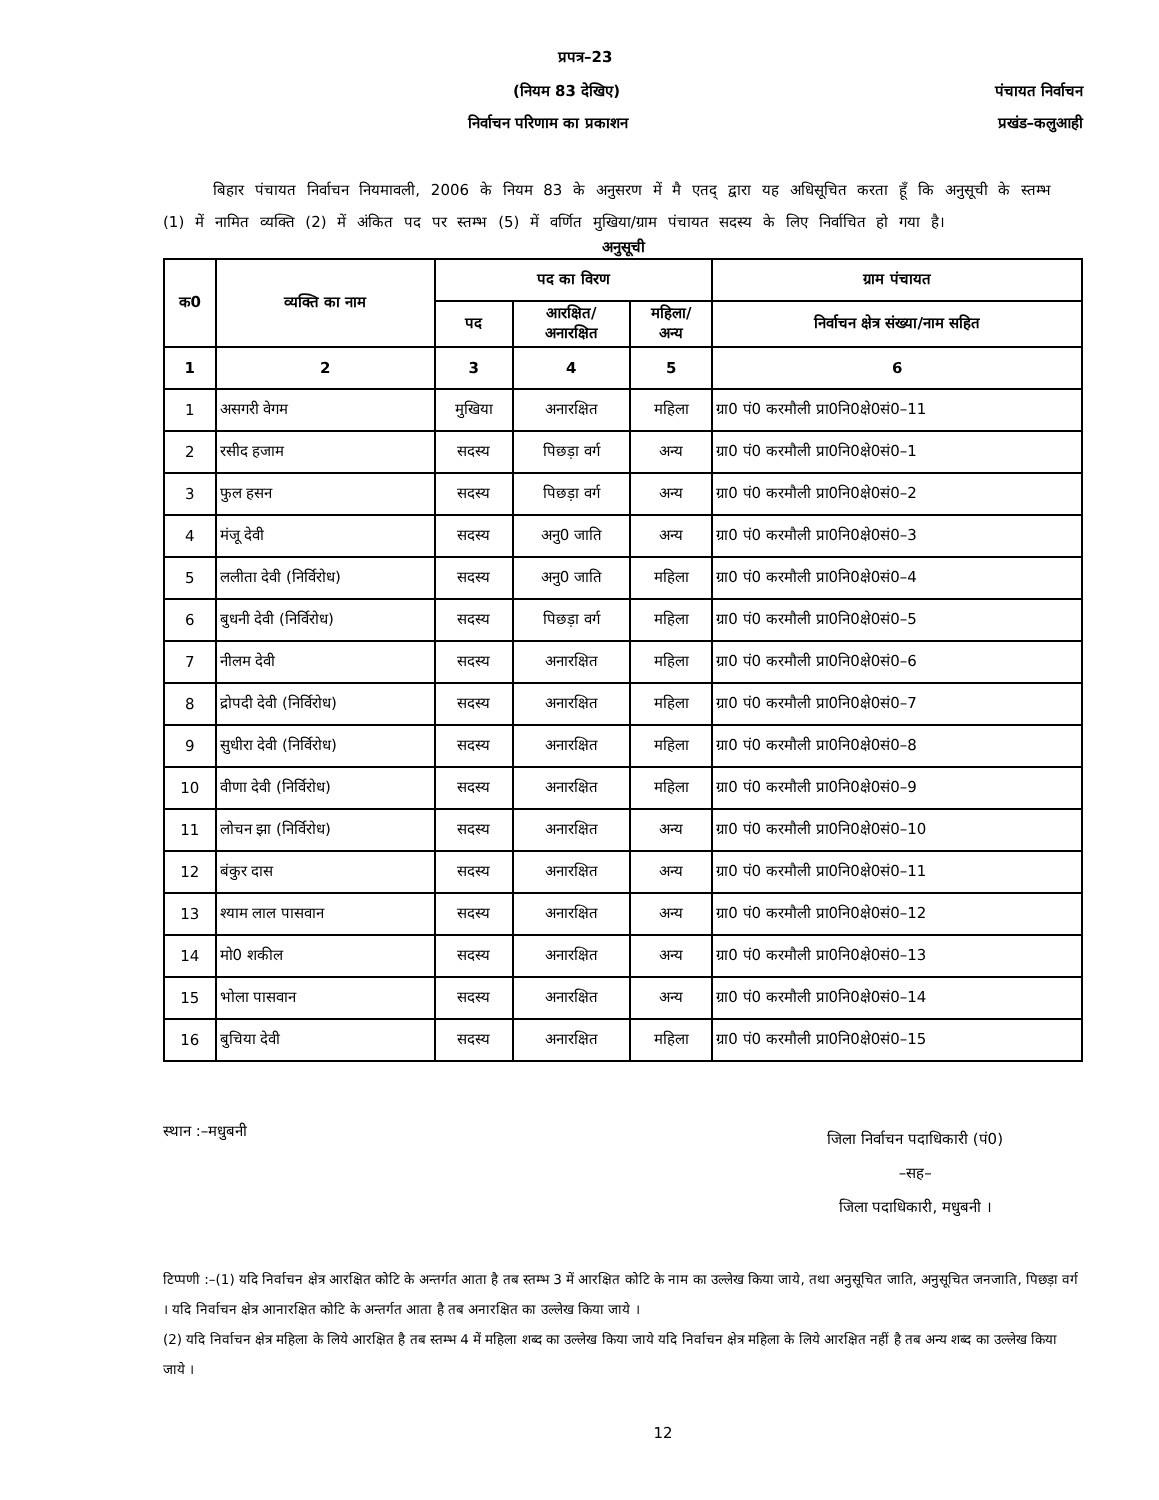प्रपत्र–23
(नियम 83 देखिए) पंचायत निर्वाचन
निर्वाचन परिणाम का प्रकाशन प्रखंड–कलुआही
बिहार पंचायत निर्वाचन नियमावली, 2006 के नियम 83 के अनुसरण में मै एतद् द्वारा यह अधिसूचित करता हूँ कि अनुसूची के स्तम्भ (1) में नामित व्यक्ति (2) में अंकित पद पर स्तम्भ (5) में वर्णित मुखिया/ग्राम पंचायत सदस्य के लिए निर्वाचित हो गया है।
अनुसूची
| क0 | व्यक्ति का नाम | पद का विरण | | | ग्राम पंचायत |
| --- | --- | --- | --- | --- | --- |
| | | पद | आरक्षित/ अनारक्षित | महिला/ अन्य | निर्वाचन क्षेत्र संख्या/नाम सहित |
| 1 | 2 | 3 | 4 | 5 | 6 |
| 1 | असगरी वेगम | मुखिया | अनारक्षित | महिला | ग्रा0 पं0 करमौली प्रा0नि0क्षे0सं0–11 |
| 2 | रसीद हजाम | सदस्य | पिछड़ा वर्ग | अन्य | ग्रा0 पं0 करमौली प्रा0नि0क्षे0सं0–1 |
| 3 | फुल हसन | सदस्य | पिछड़ा वर्ग | अन्य | ग्रा0 पं0 करमौली प्रा0नि0क्षे0सं0–2 |
| 4 | मंजू देवी | सदस्य | अनु0 जाति | अन्य | ग्रा0 पं0 करमौली प्रा0नि0क्षे0सं0–3 |
| 5 | ललीता देवी (निर्विरोध) | सदस्य | अनु0 जाति | महिला | ग्रा0 पं0 करमौली प्रा0नि0क्षे0सं0–4 |
| 6 | बुधनी देवी (निर्विरोध) | सदस्य | पिछड़ा वर्ग | महिला | ग्रा0 पं0 करमौली प्रा0नि0क्षे0सं0–5 |
| 7 | नीलम देवी | सदस्य | अनारक्षित | महिला | ग्रा0 पं0 करमौली प्रा0नि0क्षे0सं0–6 |
| 8 | द्रोपदी देवी (निर्विरोध) | सदस्य | अनारक्षित | महिला | ग्रा0 पं0 करमौली प्रा0नि0क्षे0सं0–7 |
| 9 | सुधीरा देवी (निर्विरोध) | सदस्य | अनारक्षित | महिला | ग्रा0 पं0 करमौली प्रा0नि0क्षे0सं0–8 |
| 10 | वीणा देवी (निर्विरोध) | सदस्य | अनारक्षित | महिला | ग्रा0 पं0 करमौली प्रा0नि0क्षे0सं0–9 |
| 11 | लोचन झा (निर्विरोध) | सदस्य | अनारक्षित | अन्य | ग्रा0 पं0 करमौली प्रा0नि0क्षे0सं0–10 |
| 12 | बंकुर दास | सदस्य | अनारक्षित | अन्य | ग्रा0 पं0 करमौली प्रा0नि0क्षे0सं0–11 |
| 13 | श्याम लाल पासवान | सदस्य | अनारक्षित | अन्य | ग्रा0 पं0 करमौली प्रा0नि0क्षे0सं0–12 |
| 14 | मो0 शकील | सदस्य | अनारक्षित | अन्य | ग्रा0 पं0 करमौली प्रा0नि0क्षे0सं0–13 |
| 15 | भोला पासवान | सदस्य | अनारक्षित | अन्य | ग्रा0 पं0 करमौली प्रा0नि0क्षे0सं0–14 |
| 16 | बुचिया देवी | सदस्य | अनारक्षित | महिला | ग्रा0 पं0 करमौली प्रा0नि0क्षे0सं0–15 |
स्थान :–मधुबनी जिला निर्वाचन पदाधिकारी (पं0)
–सह–
जिला पदाधिकारी, मधुबनी ।
टिप्पणी :–(1) यदि निर्वाचन क्षेत्र आरक्षित कोटि के अन्तर्गत आता है तब स्तम्भ 3 में आरक्षित कोटि के नाम का उल्लेख किया जाये, तथा अनुसूचित जाति, अनुसूचित जनजाति, पिछड़ा वर्ग । यदि निर्वाचन क्षेत्र आनारक्षित कोटि के अन्तर्गत आता है तब अनारक्षित का उल्लेख किया जाये ।
(2) यदि निर्वाचन क्षेत्र महिला के लिये आरक्षित है तब स्तम्भ 4 में महिला शब्द का उल्लेख किया जाये यदि निर्वाचन क्षेत्र महिला के लिये आरक्षित नहीं है तब अन्य शब्द का उल्लेख किया जाये ।
12